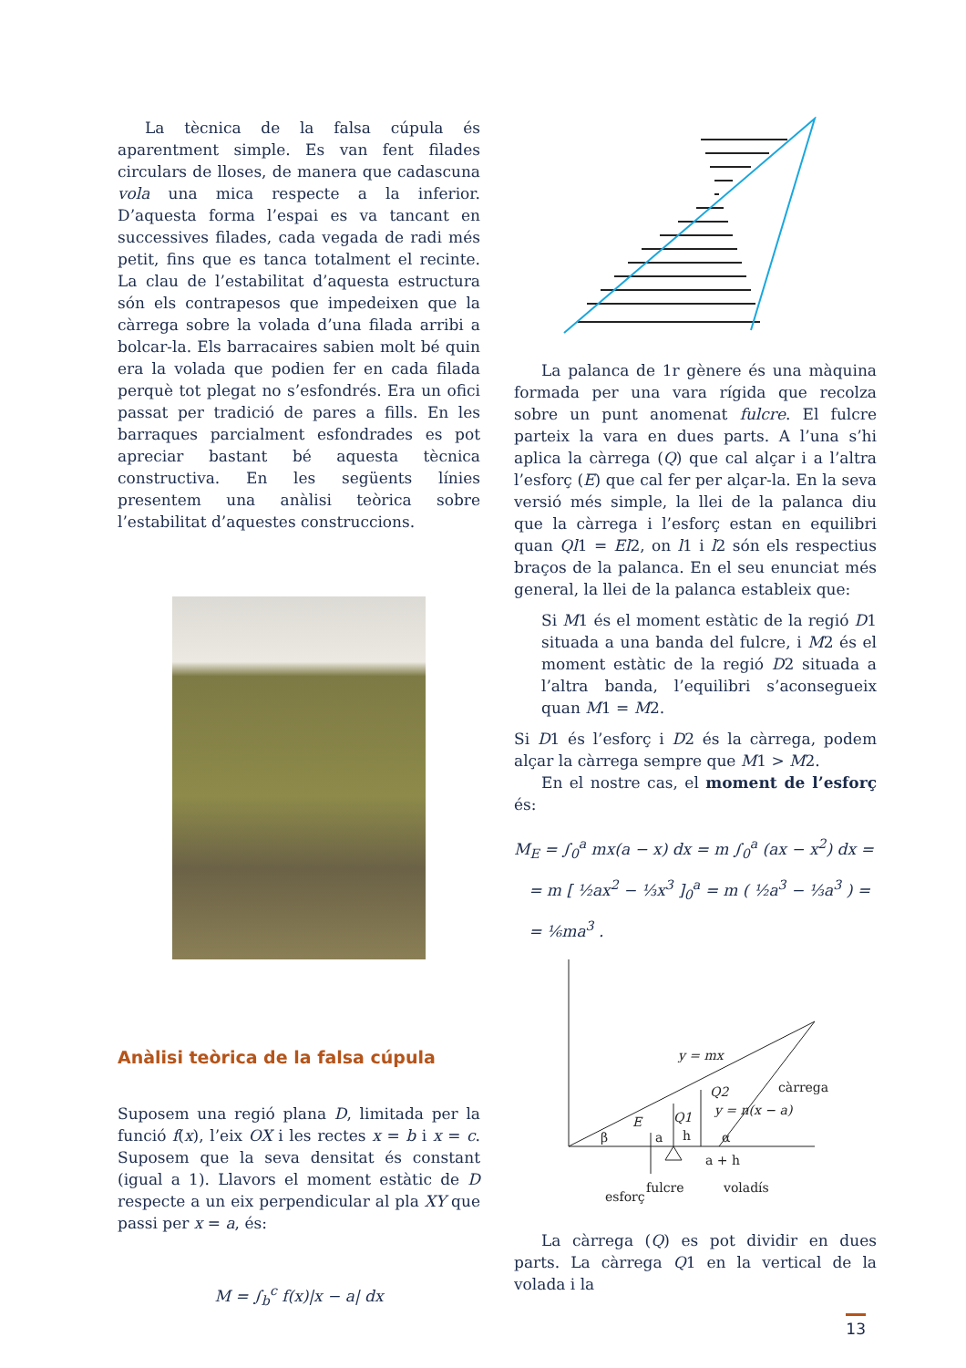La tècnica de la falsa cúpula és aparentment simple. Es van fent filades circulars de lloses, de manera que cadascuna vola una mica respecte a la inferior. D’aquesta forma l’espai es va tancant en successives filades, cada vegada de radi més petit, fins que es tanca totalment el recinte. La clau de l’estabilitat d’aquesta estructura són els contrapesos que impedeixen que la càrrega sobre la volada d’una filada arribi a bolcar-la. Els barracaires sabien molt bé quin era la volada que podien fer en cada filada perquè tot plegat no s’esfondrés. Era un ofici passat per tradició de pares a fills. En les barraques parcialment esfondrades es pot apreciar bastant bé aquesta tècnica constructiva. En les següents línies presentem una anàlisi teòrica sobre l’estabilitat d’aquestes construccions.
Anàlisi teòrica de la falsa cúpula
Suposem una regió plana D, limitada per la funció f(x), l’eix OX i les rectes x = b i x = c. Suposem que la seva densitat és constant (igual a 1). Llavors el moment estàtic de D respecte a un eix perpendicular al pla XY que passi per x = a, és:
M = ∫<sub>b</sub><sup>c</sup> f(x)|x − a| dx
La palanca de 1r gènere és una màquina formada per una vara rígida que recolza sobre un punt anomenat fulcre. El fulcre parteix la vara en dues parts. A l’una s’hi aplica la càrrega (Q) que cal alçar i a l’altra l’esforç (E) que cal fer per alçar-la. En la seva versió més simple, la llei de la palanca diu que la càrrega i l’esforç estan en equilibri quan Ql1 = El2, on l1 i l2 són els respectius braços de la palanca. En el seu enunciat més general, la llei de la palanca estableix que:
Si M1 és el moment estàtic de la regió D1 situada a una banda del fulcre, i M2 és el moment estàtic de la regió D2 situada a l’altra banda, l’equilibri s’aconsegueix quan M1 = M2.
Si D1 és l’esforç i D2 és la càrrega, podem alçar la càrrega sempre que M1 > M2.
En el nostre cas, el moment de l’esforç és:
M<sub>E</sub> = ∫<sub>0</sub><sup>a</sup> mx(a − x) dx = m ∫<sub>0</sub><sup>a</sup> (ax − x<sup>2</sup>) dx =
= m [ ½ax<sup>2</sup> − ⅓x<sup>3</sup> ]<sub>0</sub><sup>a</sup> = m ( ½a<sup>3</sup> − ⅓a<sup>3</sup> ) =
= ⅙ma<sup>3</sup> .
y = mx
càrrega
y = n(x − a)
Q2
Q1
E
β
a
h
α
a + h
fulcre
voladís
esforç
La càrrega (Q) es pot dividir en dues parts. La càrrega Q1 en la vertical de la volada i la
13